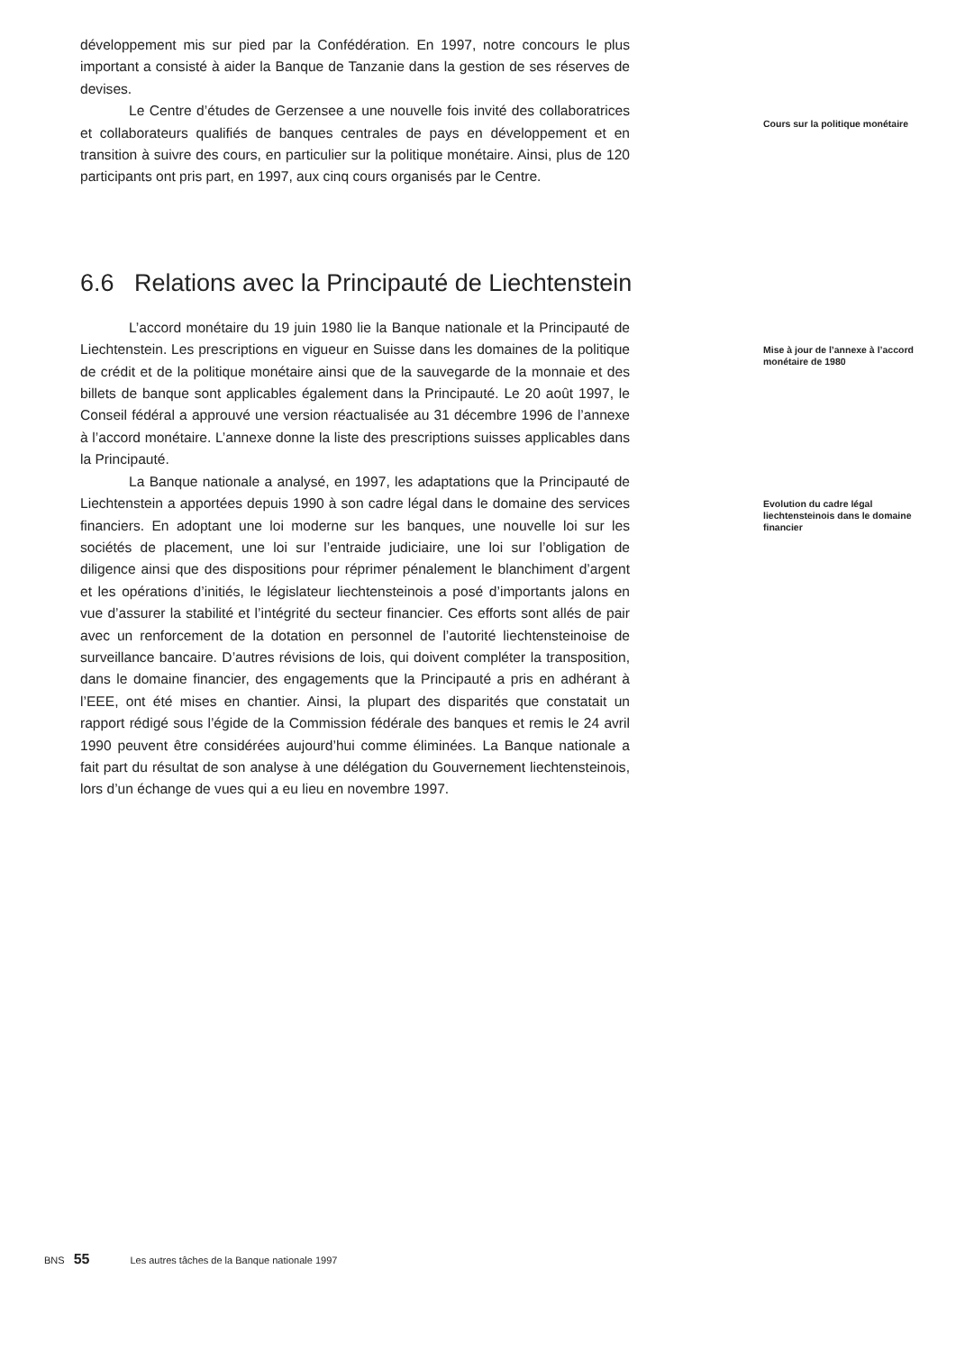développement mis sur pied par la Confédération. En 1997, notre concours le plus important a consisté à aider la Banque de Tanzanie dans la gestion de ses réserves de devises.
Le Centre d’études de Gerzensee a une nouvelle fois invité des collaboratrices et collaborateurs qualifiés de banques centrales de pays en développement et en transition à suivre des cours, en particulier sur la politique monétaire. Ainsi, plus de 120 participants ont pris part, en 1997, aux cinq cours organisés par le Centre.
Cours sur la politique monétaire
6.6 Relations avec la Principauté de Liechtenstein
L’accord monétaire du 19 juin 1980 lie la Banque nationale et la Principauté de Liechtenstein. Les prescriptions en vigueur en Suisse dans les domaines de la politique de crédit et de la politique monétaire ainsi que de la sauvegarde de la monnaie et des billets de banque sont applicables également dans la Principauté. Le 20 août 1997, le Conseil fédéral a approuvé une version réactualisée au 31 décembre 1996 de l’annexe à l’accord monétaire. L’annexe donne la liste des prescriptions suisses applicables dans la Principauté.
Mise à jour de l’annexe à l’accord monétaire de 1980
La Banque nationale a analysé, en 1997, les adaptations que la Principauté de Liechtenstein a apportées depuis 1990 à son cadre légal dans le domaine des services financiers. En adoptant une loi moderne sur les banques, une nouvelle loi sur les sociétés de placement, une loi sur l’entraide judiciaire, une loi sur l’obligation de diligence ainsi que des dispositions pour réprimer pénalement le blanchiment d’argent et les opérations d’initiés, le législateur liechtensteinois a posé d’importants jalons en vue d’assurer la stabilité et l’intégrité du secteur financier. Ces efforts sont allés de pair avec un renforcement de la dotation en personnel de l’autorité liechtensteinoise de surveillance bancaire. D’autres révisions de lois, qui doivent compléter la transposition, dans le domaine financier, des engagements que la Principauté a pris en adhérant à l’EEE, ont été mises en chantier. Ainsi, la plupart des disparités que constatait un rapport rédigé sous l’égide de la Commission fédérale des banques et remis le 24 avril 1990 peuvent être considérées aujourd’hui comme éliminées. La Banque nationale a fait part du résultat de son analyse à une délégation du Gouvernement liechtensteinois, lors d’un échange de vues qui a eu lieu en novembre 1997.
Evolution du cadre légal liechtensteinois dans le domaine financier
BNS 55 Les autres tâches de la Banque nationale 1997